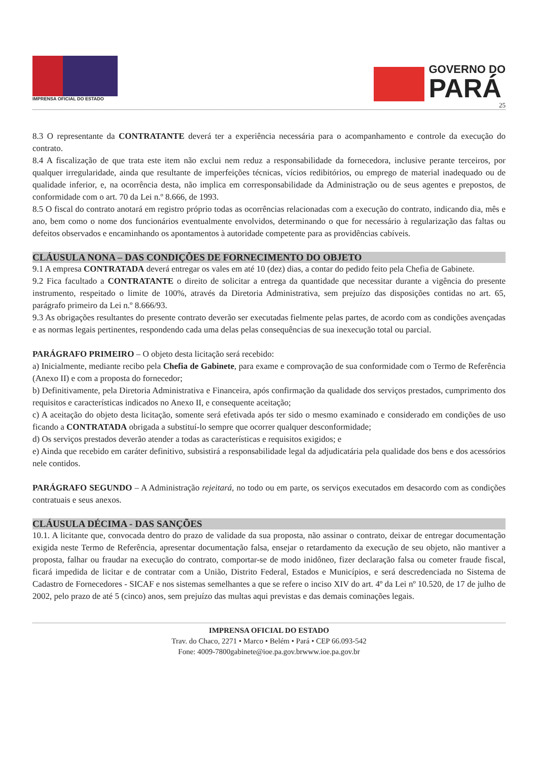IMPRENSA OFICIAL DO ESTADO
GOVERNO DO
PARÁ
25
8.3 O representante da CONTRATANTE deverá ter a experiência necessária para o acompanhamento e controle da execução do contrato.
8.4 A fiscalização de que trata este item não exclui nem reduz a responsabilidade da fornecedora, inclusive perante terceiros, por qualquer irregularidade, ainda que resultante de imperfeições técnicas, vícios redibitórios, ou emprego de material inadequado ou de qualidade inferior, e, na ocorrência desta, não implica em corresponsabilidade da Administração ou de seus agentes e prepostos, de conformidade com o art. 70 da Lei n.º 8.666, de 1993.
8.5 O fiscal do contrato anotará em registro próprio todas as ocorrências relacionadas com a execução do contrato, indicando dia, mês e ano, bem como o nome dos funcionários eventualmente envolvidos, determinando o que for necessário à regularização das faltas ou defeitos observados e encaminhando os apontamentos à autoridade competente para as providências cabíveis.
CLÁUSULA NONA – DAS CONDIÇÕES DE FORNECIMENTO DO OBJETO
9.1 A empresa CONTRATADA deverá entregar os vales em até 10 (dez) dias, a contar do pedido feito pela Chefia de Gabinete.
9.2 Fica facultado a CONTRATANTE o direito de solicitar a entrega da quantidade que necessitar durante a vigência do presente instrumento, respeitado o limite de 100%, através da Diretoria Administrativa, sem prejuízo das disposições contidas no art. 65, parágrafo primeiro da Lei n.º 8.666/93.
9.3 As obrigações resultantes do presente contrato deverão ser executadas fielmente pelas partes, de acordo com as condições avençadas e as normas legais pertinentes, respondendo cada uma delas pelas consequências de sua inexecução total ou parcial.
PARÁGRAFO PRIMEIRO – O objeto desta licitação será recebido:
a) Inicialmente, mediante recibo pela Chefia de Gabinete, para exame e comprovação de sua conformidade com o Termo de Referência (Anexo II) e com a proposta do fornecedor;
b) Definitivamente, pela Diretoria Administrativa e Financeira, após confirmação da qualidade dos serviços prestados, cumprimento dos requisitos e características indicados no Anexo II, e consequente aceitação;
c) A aceitação do objeto desta licitação, somente será efetivada após ter sido o mesmo examinado e considerado em condições de uso ficando a CONTRATADA obrigada a substituí-lo sempre que ocorrer qualquer desconformidade;
d) Os serviços prestados deverão atender a todas as características e requisitos exigidos; e
e) Ainda que recebido em caráter definitivo, subsistirá a responsabilidade legal da adjudicatária pela qualidade dos bens e dos acessórios nele contidos.
PARÁGRAFO SEGUNDO – A Administração rejeitará, no todo ou em parte, os serviços executados em desacordo com as condições contratuais e seus anexos.
CLÁUSULA DÉCIMA - DAS SANÇÕES
10.1. A licitante que, convocada dentro do prazo de validade da sua proposta, não assinar o contrato, deixar de entregar documentação exigida neste Termo de Referência, apresentar documentação falsa, ensejar o retardamento da execução de seu objeto, não mantiver a proposta, falhar ou fraudar na execução do contrato, comportar-se de modo inidôneo, fizer declaração falsa ou cometer fraude fiscal, ficará impedida de licitar e de contratar com a União, Distrito Federal, Estados e Municípios, e será descredenciada no Sistema de Cadastro de Fornecedores - SICAF e nos sistemas semelhantes a que se refere o inciso XIV do art. 4º da Lei nº 10.520, de 17 de julho de 2002, pelo prazo de até 5 (cinco) anos, sem prejuízo das multas aqui previstas e das demais cominações legais.
IMPRENSA OFICIAL DO ESTADO
Trav. do Chaco, 2271 • Marco • Belém • Pará • CEP 66.093-542
Fone: 4009-7800gabinete@ioe.pa.gov.brwww.ioe.pa.gov.br